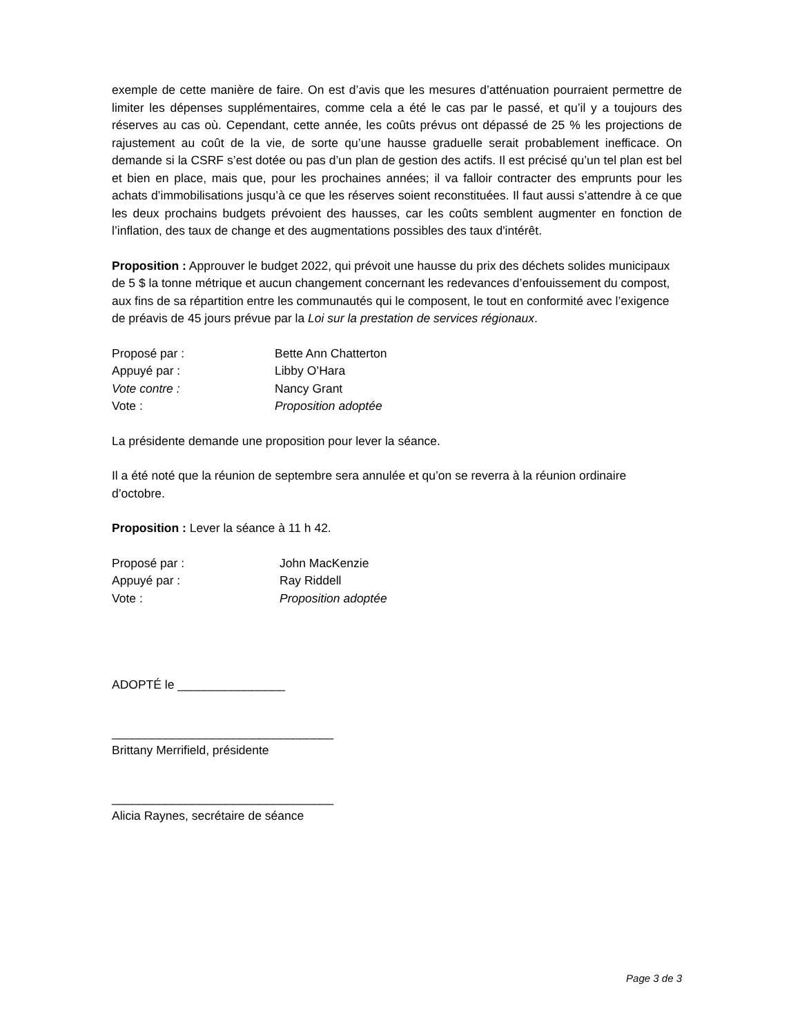exemple de cette manière de faire. On est d’avis que les mesures d’atténuation pourraient permettre de limiter les dépenses supplémentaires, comme cela a été le cas par le passé, et qu’il y a toujours des réserves au cas où. Cependant, cette année, les coûts prévus ont dépassé de 25 % les projections de rajustement au coût de la vie, de sorte qu’une hausse graduelle serait probablement inefficace. On demande si la CSRF s’est dotée ou pas d’un plan de gestion des actifs. Il est précisé qu’un tel plan est bel et bien en place, mais que, pour les prochaines années; il va falloir contracter des emprunts pour les achats d’immobilisations jusqu’à ce que les réserves soient reconstituées. Il faut aussi s’attendre à ce que les deux prochains budgets prévoient des hausses, car les coûts semblent augmenter en fonction de l’inflation, des taux de change et des augmentations possibles des taux d'intérêt.
Proposition : Approuver le budget 2022, qui prévoit une hausse du prix des déchets solides municipaux de 5 $ la tonne métrique et aucun changement concernant les redevances d’enfouissement du compost, aux fins de sa répartition entre les communautés qui le composent, le tout en conformité avec l’exigence de préavis de 45 jours prévue par la Loi sur la prestation de services régionaux.
Proposé par : Bette Ann Chatterton
Appuyé par : Libby O’Hara
Vote contre : Nancy Grant
Vote : Proposition adoptée
La présidente demande une proposition pour lever la séance.
Il a été noté que la réunion de septembre sera annulée et qu’on se reverra à la réunion ordinaire d’octobre.
Proposition : Lever la séance à 11 h 42.
Proposé par : John MacKenzie
Appuyé par : Ray Riddell
Vote : Proposition adoptée
ADOPTÉ le ________________
_________________________________
Brittany Merrifield, présidente
_________________________________
Alicia Raynes, secrétaire de séance
Page 3 de 3